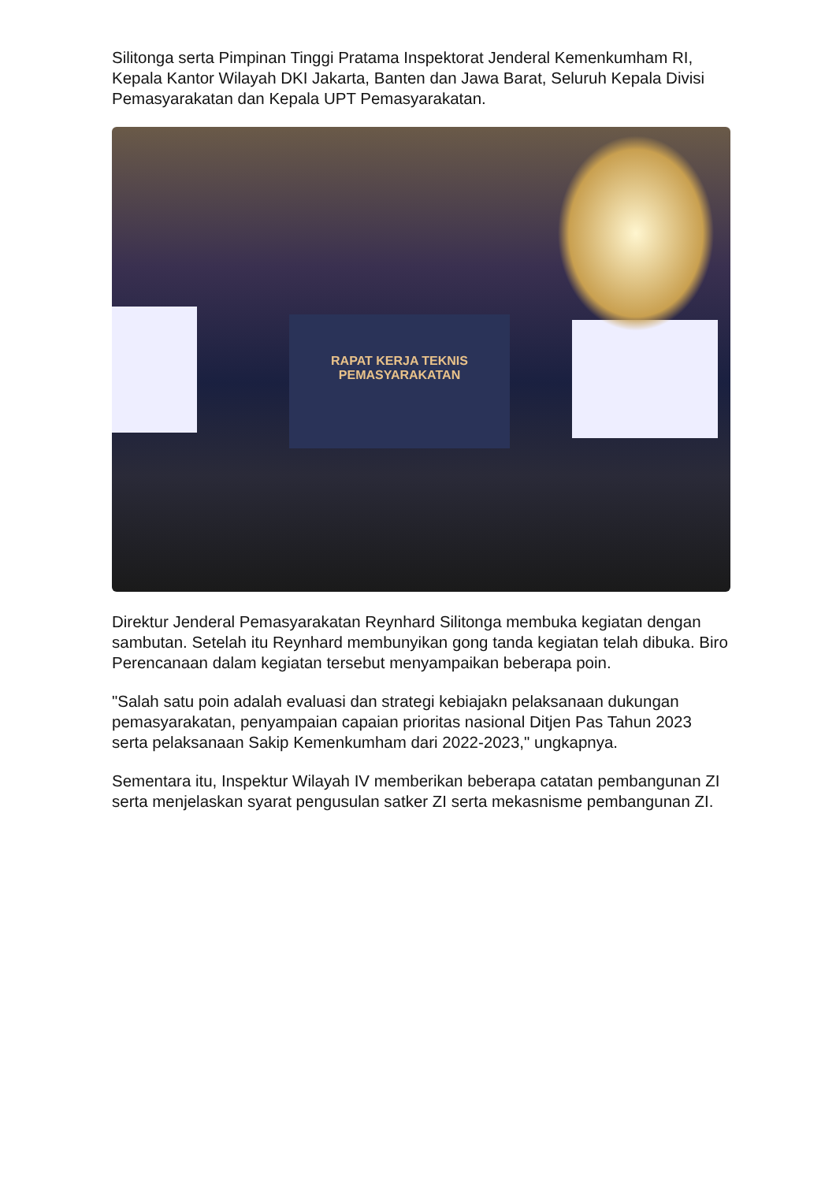Silitonga serta Pimpinan Tinggi Pratama Inspektorat Jenderal Kemenkumham RI, Kepala Kantor Wilayah DKI Jakarta, Banten dan Jawa Barat, Seluruh Kepala Divisi Pemasyarakatan dan Kepala UPT Pemasyarakatan.
RAPAT KERJA TEKNIS
PEMASYARAKATAN
Direktur Jenderal Pemasyarakatan Reynhard Silitonga membuka kegiatan dengan sambutan. Setelah itu Reynhard membunyikan gong tanda kegiatan telah dibuka. Biro Perencanaan dalam kegiatan tersebut menyampaikan beberapa poin.
"Salah satu poin adalah evaluasi dan strategi kebiajakn pelaksanaan dukungan pemasyarakatan, penyampaian capaian prioritas nasional Ditjen Pas Tahun 2023 serta pelaksanaan Sakip Kemenkumham dari 2022-2023," ungkapnya.
Sementara itu, Inspektur Wilayah IV memberikan beberapa catatan pembangunan ZI serta menjelaskan syarat pengusulan satker ZI serta mekasnisme pembangunan ZI.